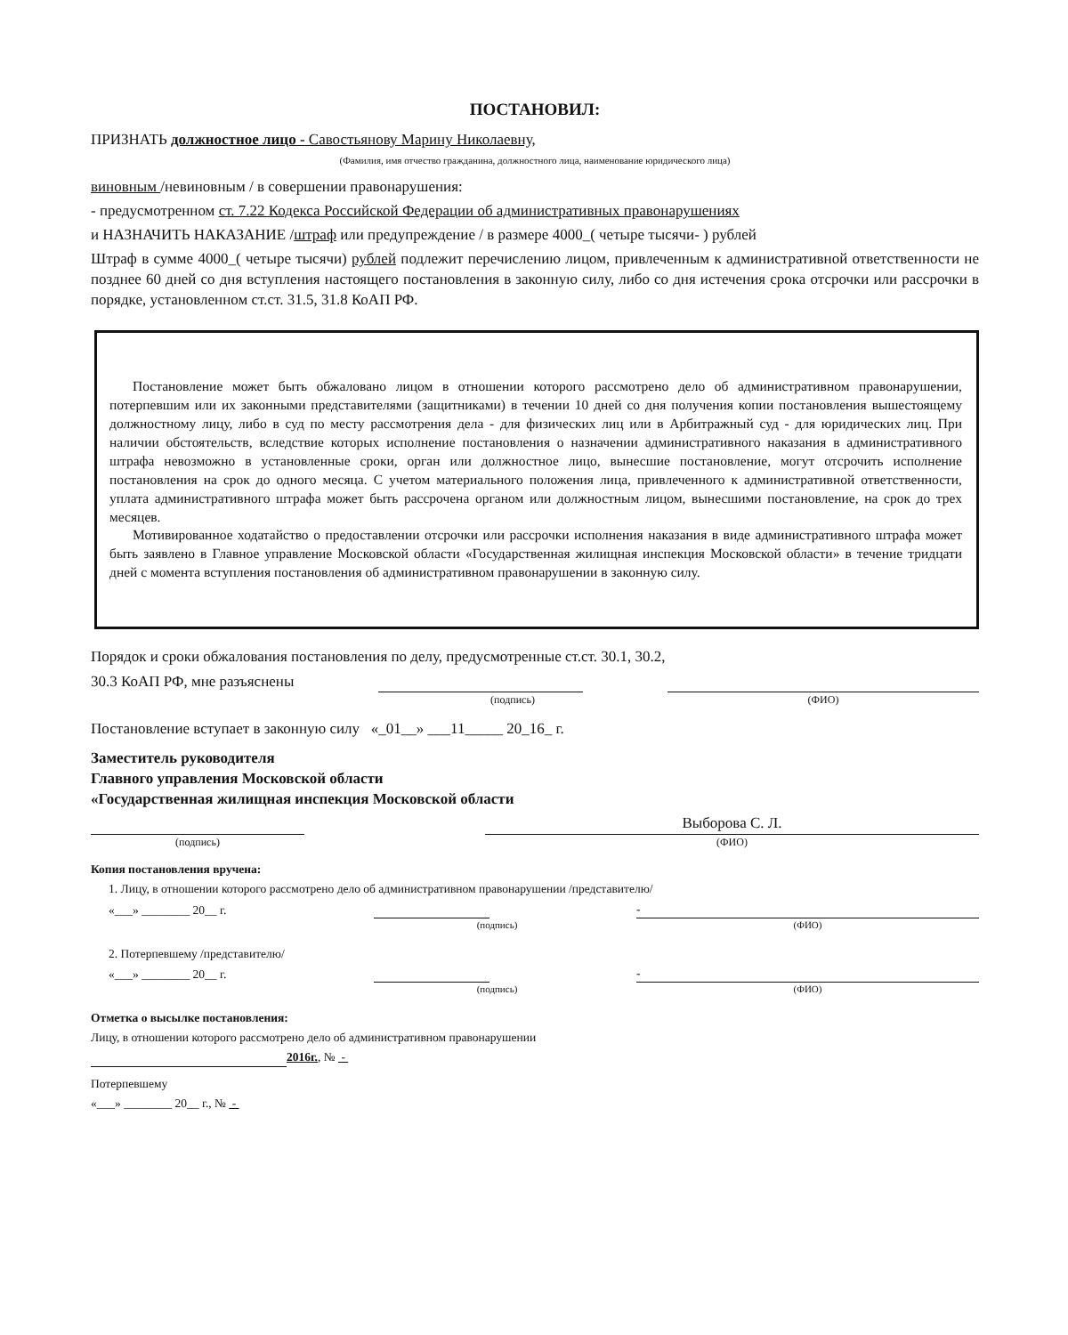ПОСТАНОВИЛ:
ПРИЗНАТЬ должностное лицо - Савостьянову Марину Николаевну,
(Фамилия, имя отчество гражданина, должностного лица, наименование юридического лица)
виновным /невиновным / в совершении правонарушения:
- предусмотренном ст. 7.22 Кодекса Российской Федерации об административных правонарушениях
и НАЗНАЧИТЬ НАКАЗАНИЕ /штраф или предупреждение / в размере 4000_( четыре тысячи- ) рублей
Штраф в сумме 4000_( четыре тысячи) рублей подлежит перечислению лицом, привлеченным к административной ответственности не позднее 60 дней со дня вступления настоящего постановления в законную силу, либо со дня истечения срока отсрочки или рассрочки в порядке, установленном ст.ст. 31.5, 31.8 КоАП РФ.
Постановление может быть обжаловано лицом в отношении которого рассмотрено дело об административном правонарушении, потерпевшим или их законными представителями (защитниками) в течении 10 дней со дня получения копии постановления вышестоящему должностному лицу, либо в суд по месту рассмотрения дела - для физических лиц или в Арбитражный суд - для юридических лиц. При наличии обстоятельств, вследствие которых исполнение постановления о назначении административного наказания в административного штрафа невозможно в установленные сроки, орган или должностное лицо, вынесшие постановление, могут отсрочить исполнение постановления на срок до одного месяца. С учетом материального положения лица, привлеченного к административной ответственности, уплата административного штрафа может быть рассрочена органом или должностным лицом, вынесшими постановление, на срок до трех месяцев.
Мотивированное ходатайство о предоставлении отсрочки или рассрочки исполнения наказания в виде административного штрафа может быть заявлено в Главное управление Московской области «Государственная жилищная инспекция Московской области» в течение тридцати дней с момента вступления постановления об административном правонарушении в законную силу.
Порядок и сроки обжалования постановления по делу, предусмотренные ст.ст. 30.1, 30.2,
30.3 КоАП РФ, мне разъяснены
(подпись) (ФИО)
Постановление вступает в законную силу «_01__» ___11_____ 20_16_ г.
Заместитель руководителя
Главного управления Московской области
«Государственная жилищная инспекция Московской области
Выборова С. Л.
(подпись) (ФИО)
Копия постановления вручена:
1. Лицу, в отношении которого рассмотрено дело об административном правонарушении /представителю/
«___» ________ 20__ г. -
(подпись) (ФИО)
2. Потерпевшему /представителю/
«___» ________ 20__ г. -
(подпись) (ФИО)
Отметка о высылке постановления:
Лицу, в отношении которого рассмотрено дело об административном правонарушении
2016г., № -
Потерпевшему
«___» ________ 20__ г., № -